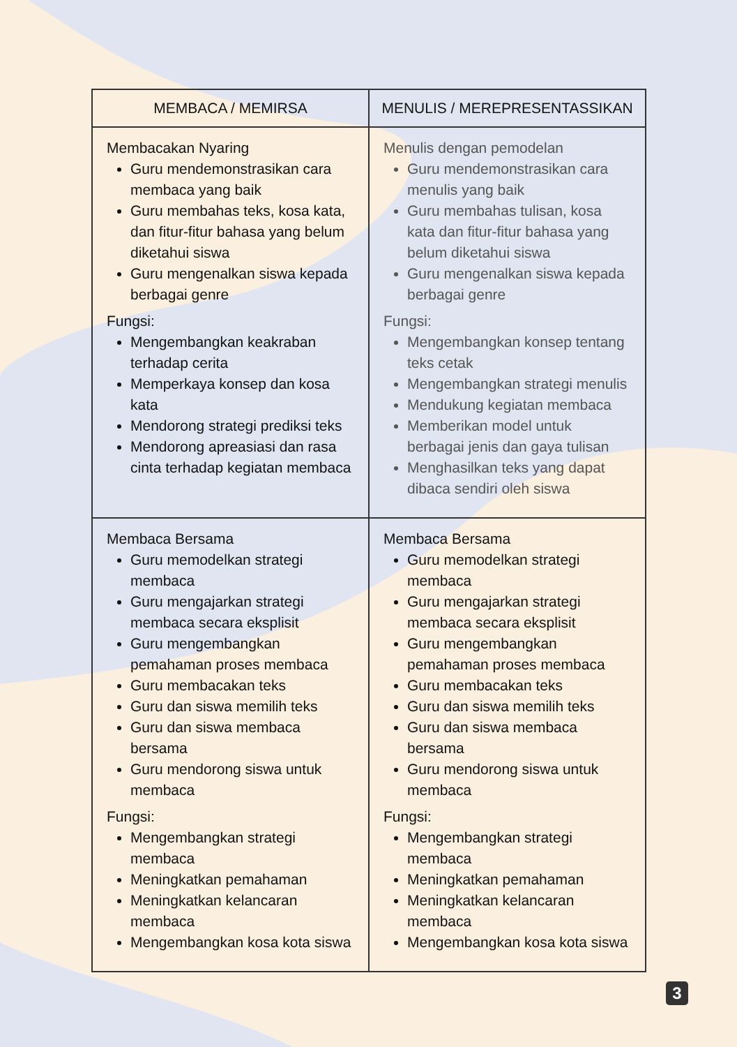| MEMBACA / MEMIRSA | MENULIS / MEREPRESENTASSIKAN |
| --- | --- |
| Membacakan Nyaring Guru mendemonstrasikan cara membaca yang baik Guru membahas teks, kosa kata, dan fitur-fitur bahasa yang belum diketahui siswa Guru mengenalkan siswa kepada berbagai genre Fungsi: Mengembangkan keakraban terhadap cerita Memperkaya konsep dan kosa kata Mendorong strategi prediksi teks Mendorong apreasiasi dan rasa cinta terhadap kegiatan membaca | Menulis dengan pemodelan Guru mendemonstrasikan cara menulis yang baik Guru membahas tulisan, kosa kata dan fitur-fitur bahasa yang belum diketahui siswa Guru mengenalkan siswa kepada berbagai genre Fungsi: Mengembangkan konsep tentang teks cetak Mengembangkan strategi menulis Mendukung kegiatan membaca Memberikan model untuk berbagai jenis dan gaya tulisan Menghasilkan teks yang dapat dibaca sendiri oleh siswa |
| Membaca Bersama Guru memodelkan strategi membaca Guru mengajarkan strategi membaca secara eksplisit Guru mengembangkan pemahaman proses membaca Guru membacakan teks Guru dan siswa memilih teks Guru dan siswa membaca bersama Guru mendorong siswa untuk membaca Fungsi: Mengembangkan strategi membaca Meningkatkan pemahaman Meningkatkan kelancaran membaca Mengembangkan kosa kota siswa | Membaca Bersama Guru memodelkan strategi membaca Guru mengajarkan strategi membaca secara eksplisit Guru mengembangkan pemahaman proses membaca Guru membacakan teks Guru dan siswa memilih teks Guru dan siswa membaca bersama Guru mendorong siswa untuk membaca Fungsi: Mengembangkan strategi membaca Meningkatkan pemahaman Meningkatkan kelancaran membaca Mengembangkan kosa kota siswa |
3